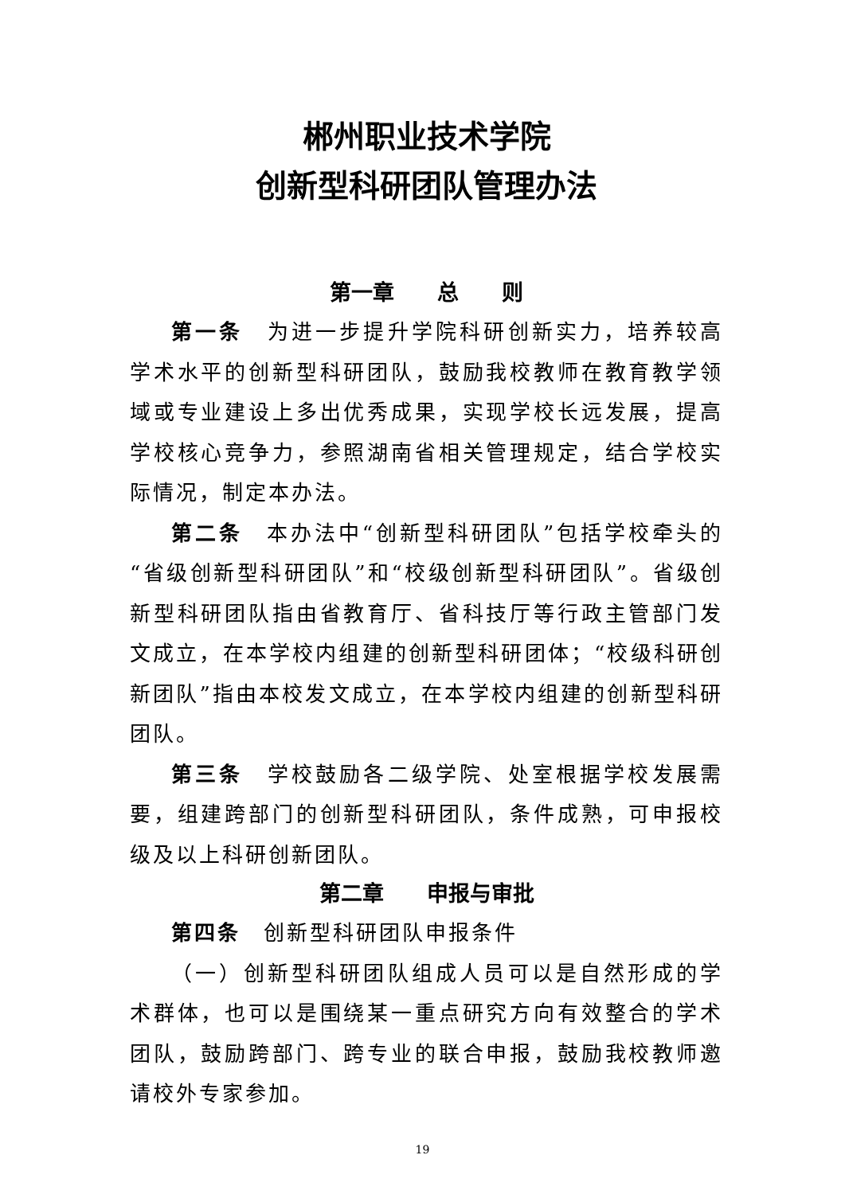郴州职业技术学院
创新型科研团队管理办法
第一章　　总　　则
第一条　为进一步提升学院科研创新实力，培养较高学术水平的创新型科研团队，鼓励我校教师在教育教学领域或专业建设上多出优秀成果，实现学校长远发展，提高学校核心竞争力，参照湖南省相关管理规定，结合学校实际情况，制定本办法。
第二条　本办法中“创新型科研团队”包括学校牵头的“省级创新型科研团队”和“校级创新型科研团队”。省级创新型科研团队指由省教育厅、省科技厅等行政主管部门发文成立，在本学校内组建的创新型科研团体；“校级科研创新团队”指由本校发文成立，在本学校内组建的创新型科研团队。
第三条　学校鼓励各二级学院、处室根据学校发展需要，组建跨部门的创新型科研团队，条件成熟，可申报校级及以上科研创新团队。
第二章　　申报与审批
第四条　创新型科研团队申报条件
（一）创新型科研团队组成人员可以是自然形成的学术群体，也可以是围绕某一重点研究方向有效整合的学术团队，鼓励跨部门、跨专业的联合申报，鼓励我校教师邀请校外专家参加。
19